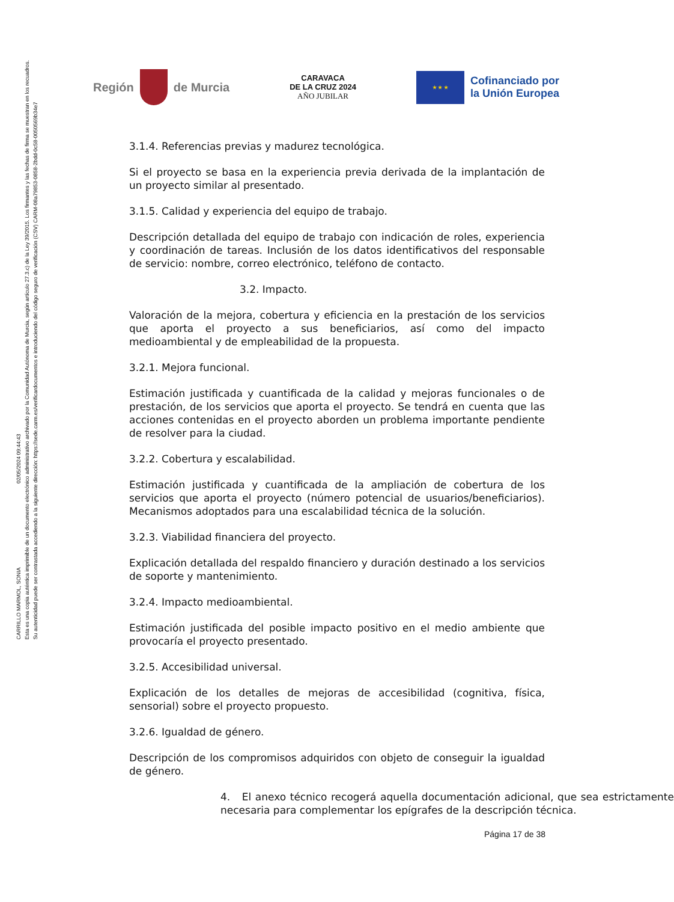CARRILLO MARMOL, SONIA 02/05/2024 09:44:43
Esta es una copia auténtica imprimible de un documento electrónico administrativo archivado por la Comunidad Autónoma de Murcia, según artículo 27.3.c) de la Ley 39/2015. Los firmantes y las fechas de firma se muestran en los recuadros.
Su autenticidad puede ser contrastada accediendo a la siguiente dirección: https://sede.carm.es/verificardocumentos e introduciendo del código seguro de verificación (CSV) CARM-08a79853-0858-2bdd-0c58-0050569b34e7
Región
de Murcia
CARAVACA
DE LA CRUZ 2024
AÑO JUBILAR
★ ★ ★
Cofinanciado por
la Unión Europea
3.1.4. Referencias previas y madurez tecnológica.
Si el proyecto se basa en la experiencia previa derivada de la implantación de un proyecto similar al presentado.
3.1.5. Calidad y experiencia del equipo de trabajo.
Descripción detallada del equipo de trabajo con indicación de roles, experiencia y coordinación de tareas. Inclusión de los datos identificativos del responsable de servicio: nombre, correo electrónico, teléfono de contacto.
3.2. Impacto.
Valoración de la mejora, cobertura y eficiencia en la prestación de los servicios que aporta el proyecto a sus beneficiarios, así como del impacto medioambiental y de empleabilidad de la propuesta.
3.2.1. Mejora funcional.
Estimación justificada y cuantificada de la calidad y mejoras funcionales o de prestación, de los servicios que aporta el proyecto. Se tendrá en cuenta que las acciones contenidas en el proyecto aborden un problema importante pendiente de resolver para la ciudad.
3.2.2. Cobertura y escalabilidad.
Estimación justificada y cuantificada de la ampliación de cobertura de los servicios que aporta el proyecto (número potencial de usuarios/beneficiarios). Mecanismos adoptados para una escalabilidad técnica de la solución.
3.2.3. Viabilidad financiera del proyecto.
Explicación detallada del respaldo financiero y duración destinado a los servicios de soporte y mantenimiento.
3.2.4. Impacto medioambiental.
Estimación justificada del posible impacto positivo en el medio ambiente que provocaría el proyecto presentado.
3.2.5. Accesibilidad universal.
Explicación de los detalles de mejoras de accesibilidad (cognitiva, física, sensorial) sobre el proyecto propuesto.
3.2.6. Igualdad de género.
Descripción de los compromisos adquiridos con objeto de conseguir la igualdad de género.
4. El anexo técnico recogerá aquella documentación adicional, que sea estrictamente necesaria para complementar los epígrafes de la descripción técnica.
Página 17 de 38